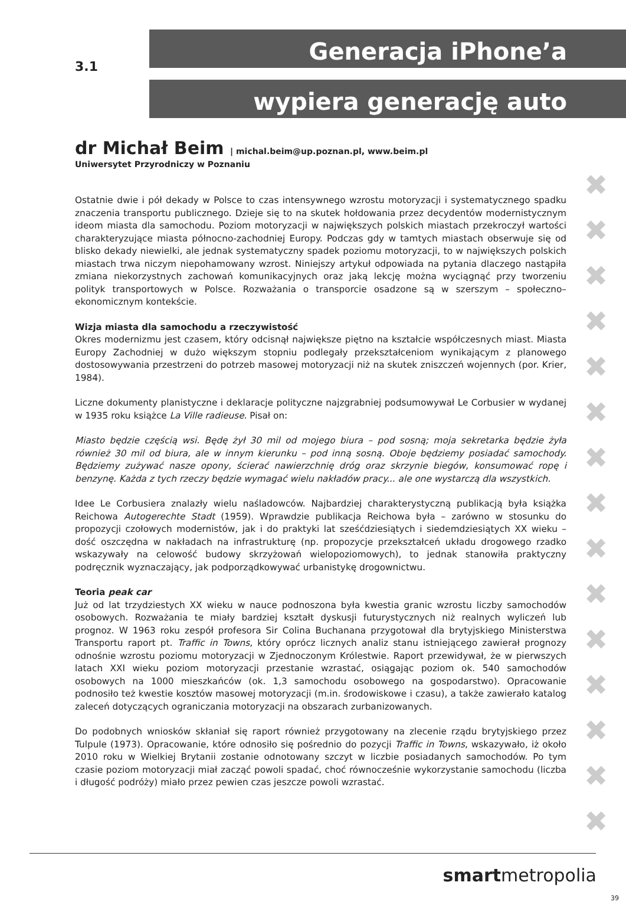3.1
Generacja iPhone’a
wypiera generację auto
✖
✖
✖
✖
✖
✖
✖
✖
✖
✖
✖
✖
✖
✖
✖
dr Michał Beim | michal.beim@up.poznan.pl, www.beim.pl
Uniwersytet Przyrodniczy w Poznaniu
Ostatnie dwie i pół dekady w Polsce to czas intensywnego wzrostu motoryzacji i systematycznego spadku znaczenia transportu publicznego. Dzieje się to na skutek hołdowania przez decydentów modernistycznym ideom miasta dla samochodu. Poziom motoryzacji w największych polskich miastach przekroczył wartości charakteryzujące miasta północno-zachodniej Europy. Podczas gdy w tamtych miastach obserwuje się od blisko dekady niewielki, ale jednak systematyczny spadek poziomu motoryzacji, to w największych polskich miastach trwa niczym niepohamowany wzrost. Niniejszy artykuł odpowiada na pytania dlaczego nastąpiła zmiana niekorzystnych zachowań komunikacyjnych oraz jaką lekcję można wyciągnąć przy tworzeniu polityk transportowych w Polsce. Rozważania o transporcie osadzone są w szerszym – społeczno–ekonomicznym kontekście.
Wizja miasta dla samochodu a rzeczywistość
Okres modernizmu jest czasem, który odcisnął największe piętno na kształcie współczesnych miast. Miasta Europy Zachodniej w dużo większym stopniu podlegały przekształceniom wynikającym z planowego dostosowywania przestrzeni do potrzeb masowej motoryzacji niż na skutek zniszczeń wojennych (por. Krier, 1984).
Liczne dokumenty planistyczne i deklaracje polityczne najzgrabniej podsumowywał Le Corbusier w wydanej w 1935 roku książce La Ville radieuse. Pisał on:
Miasto będzie częścią wsi. Będę żył 30 mil od mojego biura – pod sosną; moja sekretarka będzie żyła również 30 mil od biura, ale w innym kierunku – pod inną sosną. Oboje będziemy posiadać samochody. Będziemy zużywać nasze opony, ścierać nawierzchnię dróg oraz skrzynie biegów, konsumować ropę i benzynę. Każda z tych rzeczy będzie wymagać wielu nakładów pracy... ale one wystarczą dla wszystkich.
Idee Le Corbusiera znalazły wielu naśladowców. Najbardziej charakterystyczną publikacją była książka Reichowa Autogerechte Stadt (1959). Wprawdzie publikacja Reichowa była – zarówno w stosunku do propozycji czołowych modernistów, jak i do praktyki lat sześćdziesiątych i siedemdziesiątych XX wieku – dość oszczędna w nakładach na infrastrukturę (np. propozycje przekształceń układu drogowego rzadko wskazywały na celowość budowy skrzyżowań wielopoziomowych), to jednak stanowiła praktyczny podręcznik wyznaczający, jak podporządkowywać urbanistykę drogownictwu.
Teoria peak car
Już od lat trzydziestych XX wieku w nauce podnoszona była kwestia granic wzrostu liczby samochodów osobowych. Rozważania te miały bardziej kształt dyskusji futurystycznych niż realnych wyliczeń lub prognoz. W 1963 roku zespół profesora Sir Colina Buchanana przygotował dla brytyjskiego Ministerstwa Transportu raport pt. Traffic in Towns, który oprócz licznych analiz stanu istniejącego zawierał prognozy odnośnie wzrostu poziomu motoryzacji w Zjednoczonym Królestwie. Raport przewidywał, że w pierwszych latach XXI wieku poziom motoryzacji przestanie wzrastać, osiągając poziom ok. 540 samochodów osobowych na 1000 mieszkańców (ok. 1,3 samochodu osobowego na gospodarstwo). Opracowanie podnosiło też kwestie kosztów masowej motoryzacji (m.in. środowiskowe i czasu), a także zawierało katalog zaleceń dotyczących ograniczania motoryzacji na obszarach zurbanizowanych.
Do podobnych wniosków skłaniał się raport również przygotowany na zlecenie rządu brytyjskiego przez Tulpule (1973). Opracowanie, które odnosiło się pośrednio do pozycji Traffic in Towns, wskazywało, iż około 2010 roku w Wielkiej Brytanii zostanie odnotowany szczyt w liczbie posiadanych samochodów. Po tym czasie poziom motoryzacji miał zacząć powoli spadać, choć równocześnie wykorzystanie samochodu (liczba i długość podróży) miało przez pewien czas jeszcze powoli wzrastać.
smartmetropolia
39